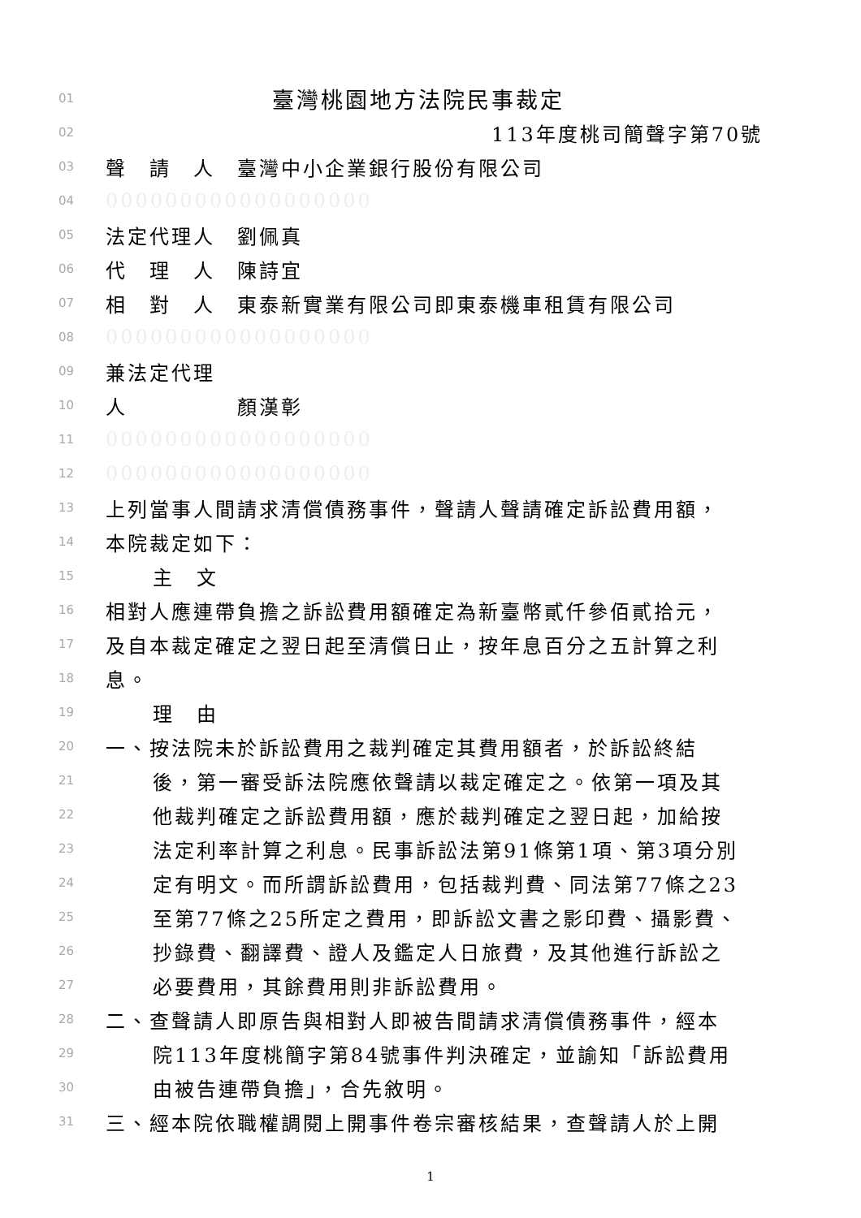01 臺灣桃園地方法院民事裁定
02 113年度桃司簡聲字第70號
03 聲　請　人　臺灣中小企業銀行股份有限公司
04 000000000000000000
05 法定代理人　劉佩真
06 代　理　人　陳詩宜
07 相　對　人　東泰新實業有限公司即東泰機車租賃有限公司
08 000000000000000000
09 兼法定代理
10 人　　　　　顏漢彰
11 000000000000000000
12 000000000000000000
13 上列當事人間請求清償債務事件，聲請人聲請確定訴訟費用額，
14 本院裁定如下：
15 主　文
16 相對人應連帶負擔之訴訟費用額確定為新臺幣貳仟參佰貳拾元，
17 及自本裁定確定之翌日起至清償日止，按年息百分之五計算之利
18 息。
19 理　由
20 一、按法院未於訴訟費用之裁判確定其費用額者，於訴訟終結
21 後，第一審受訴法院應依聲請以裁定確定之。依第一項及其
22 他裁判確定之訴訟費用額，應於裁判確定之翌日起，加給按
23 法定利率計算之利息。民事訴訟法第91條第1項、第3項分別
24 定有明文。而所謂訴訟費用，包括裁判費、同法第77條之23
25 至第77條之25所定之費用，即訴訟文書之影印費、攝影費、
26 抄錄費、翻譯費、證人及鑑定人日旅費，及其他進行訴訟之
27 必要費用，其餘費用則非訴訟費用。
28 二、查聲請人即原告與相對人即被告間請求清償債務事件，經本
29 院113年度桃簡字第84號事件判決確定，並諭知「訴訟費用
30 由被告連帶負擔」，合先敘明。
31 三、經本院依職權調閱上開事件卷宗審核結果，查聲請人於上開
1